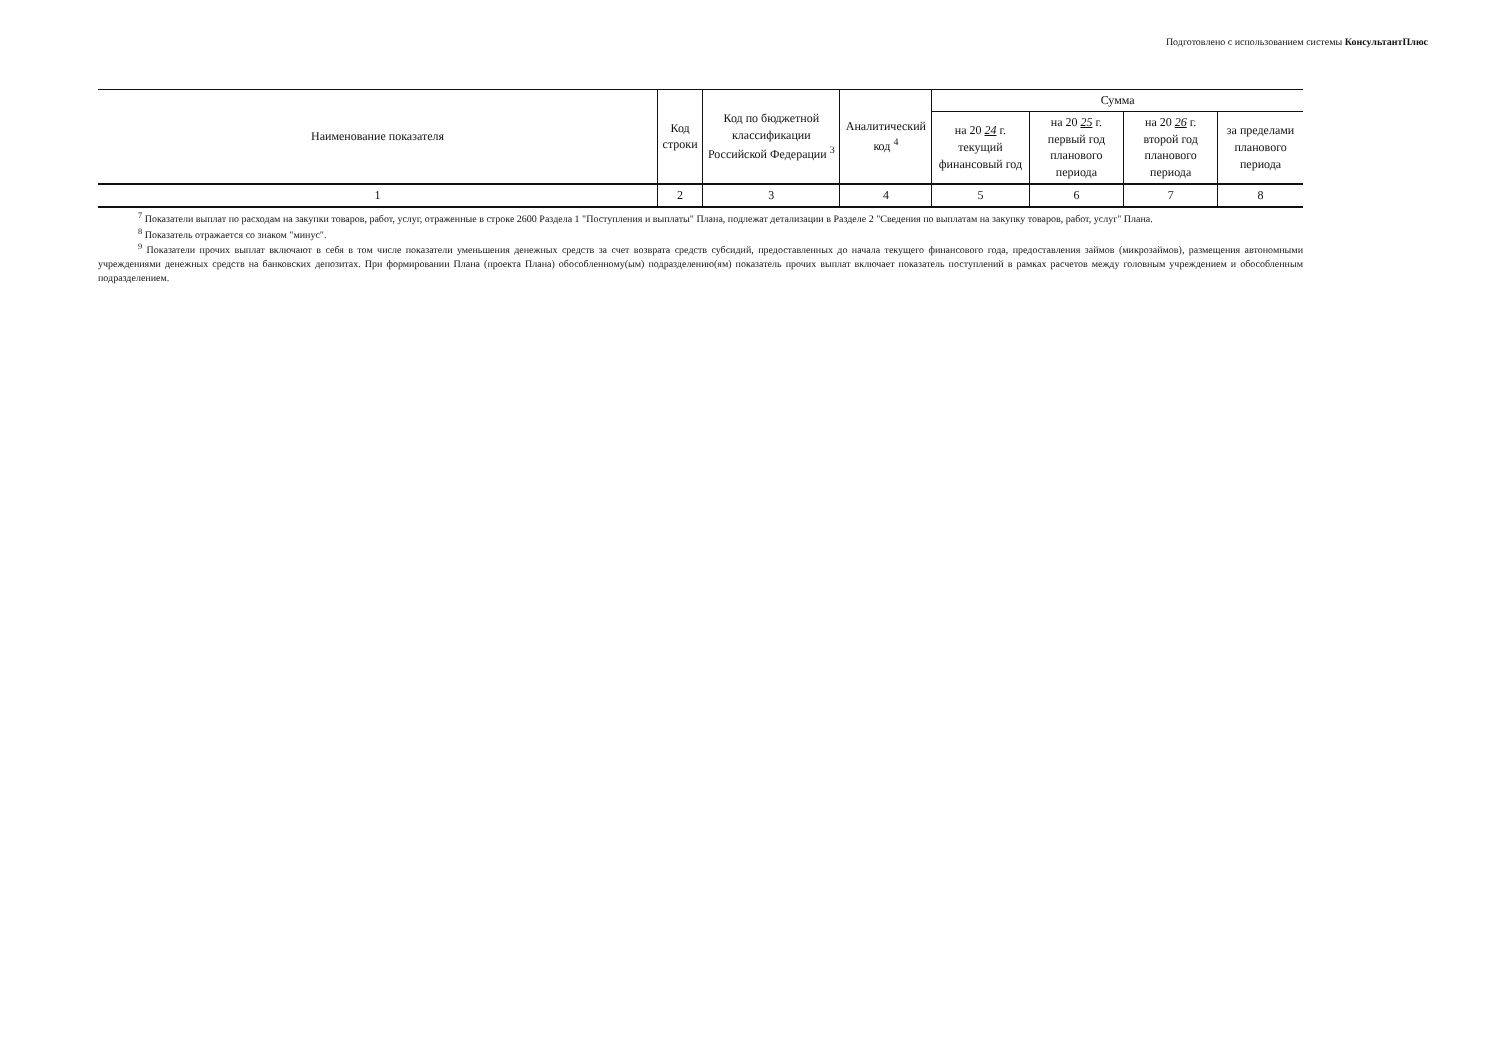Подготовлено с использованием системы КонсультантПлюс
| Наименование показателя | Код строки | Код по бюджетной классификации Российской Федерации <sup>3</sup> | Аналитический код <sup>4</sup> | Сумма | | | |
| --- | --- | --- | --- | --- | --- | --- | --- |
| | | | | на 20 24 г. текущий финансовый год | на 20 25 г. первый год планового периода | на 20 26 г. второй год планового периода | за пределами планового периода |
| 1 | 2 | 3 | 4 | 5 | 6 | 7 | 8 |
<sup>7</sup> Показатели выплат по расходам на закупки товаров, работ, услуг, отраженные в строке 2600 Раздела 1 "Поступления и выплаты" Плана, подлежат детализации в Разделе 2 "Сведения по выплатам на закупку товаров, работ, услуг" Плана.
<sup>8</sup> Показатель отражается со знаком "минус".
<sup>9</sup> Показатели прочих выплат включают в себя в том числе показатели уменьшения денежных средств за счет возврата средств субсидий, предоставленных до начала текущего финансового года, предоставления займов (микрозаймов), размещения автономными учреждениями денежных средств на банковских депозитах. При формировании Плана (проекта Плана) обособленному(ым) подразделению(ям) показатель прочих выплат включает показатель поступлений в рамках расчетов между головным учреждением и обособленным подразделением.